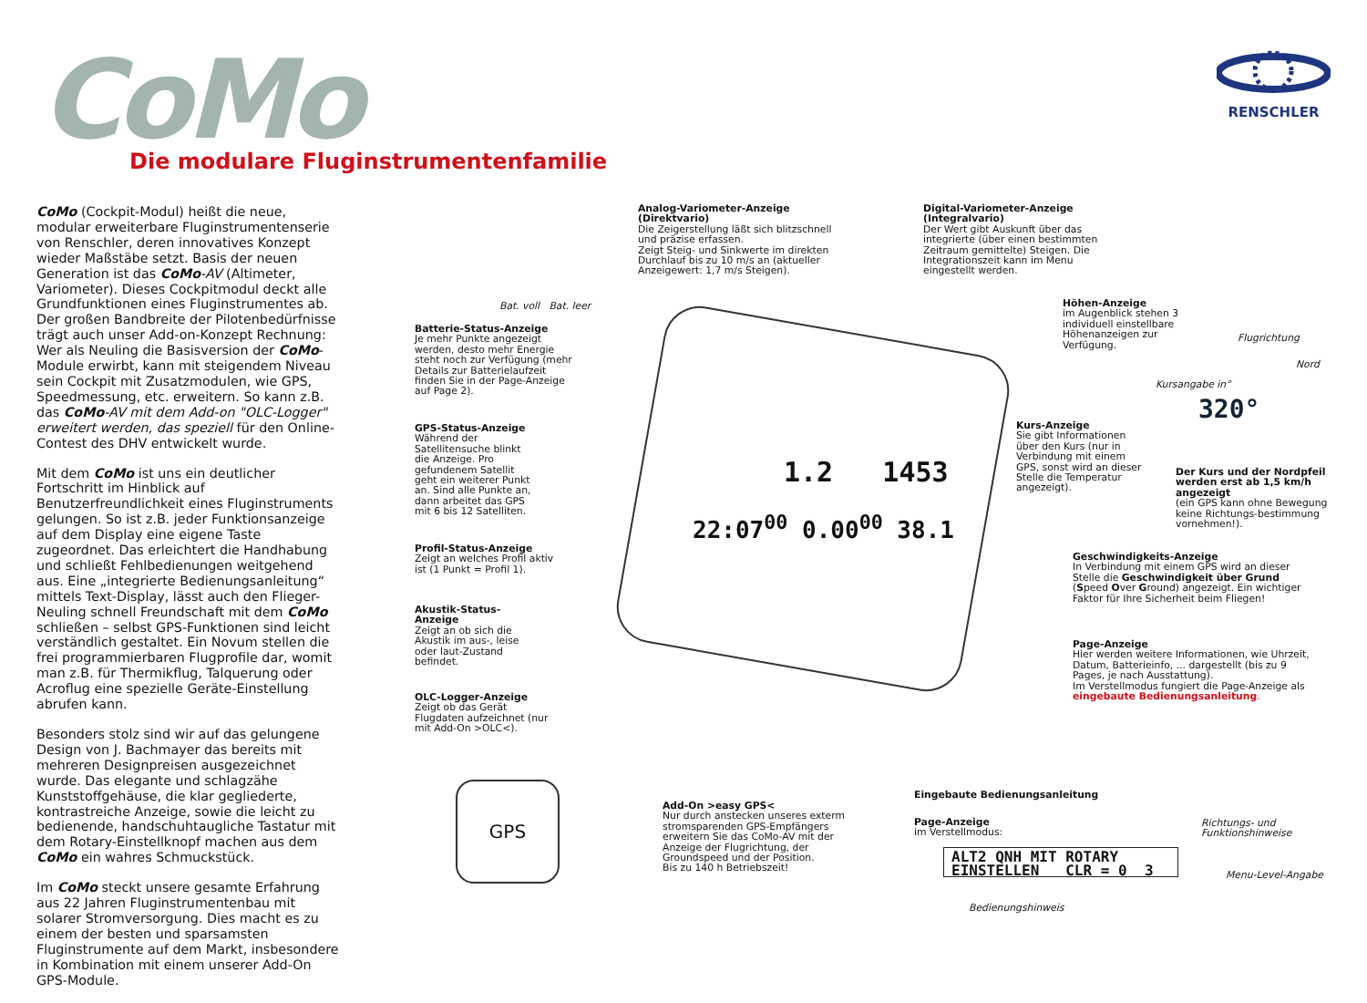CoMo
Die modulare Fluginstrumentenfamilie
RENSCHLER
CoMo (Cockpit-Modul) heißt die neue, modular erweiterbare Fluginstrumentenserie von Renschler, deren innovatives Konzept wieder Maßstäbe setzt. Basis der neuen Generation ist das CoMo-AV (Altimeter, Variometer). Dieses Cockpitmodul deckt alle Grundfunktionen eines Fluginstrumentes ab. Der großen Bandbreite der Pilotenbedürfnisse trägt auch unser Add-on-Konzept Rechnung: Wer als Neuling die Basisversion der CoMo-Module erwirbt, kann mit steigendem Niveau sein Cockpit mit Zusatzmodulen, wie GPS, Speedmessung, etc. erweitern. So kann z.B. das CoMo-AV mit dem Add-on "OLC-Logger" erweitert werden, das speziell für den Online-Contest des DHV entwickelt wurde.
Mit dem CoMo ist uns ein deutlicher Fortschritt im Hinblick auf Benutzerfreundlichkeit eines Fluginstruments gelungen. So ist z.B. jeder Funktionsanzeige auf dem Display eine eigene Taste zugeordnet. Das erleichtert die Handhabung und schließt Fehlbedienungen weitgehend aus. Eine „integrierte Bedienungsanleitung“ mittels Text-Display, lässt auch den Flieger-Neuling schnell Freundschaft mit dem CoMo schließen – selbst GPS-Funktionen sind leicht verständlich gestaltet. Ein Novum stellen die frei programmierbaren Flugprofile dar, womit man z.B. für Thermikflug, Talquerung oder Acroflug eine spezielle Geräte-Einstellung abrufen kann.
Besonders stolz sind wir auf das gelungene Design von J. Bachmayer das bereits mit mehreren Designpreisen ausgezeichnet wurde. Das elegante und schlagzähe Kunststoffgehäuse, die klar gegliederte, kontrastreiche Anzeige, sowie die leicht zu bedienende, handschuhtaugliche Tastatur mit dem Rotary-Einstellknopf machen aus dem CoMo ein wahres Schmuckstück.
Im CoMo steckt unsere gesamte Erfahrung aus 22 Jahren Fluginstrumentenbau mit solarer Stromversorgung. Dies macht es zu einem der besten und sparsamsten Fluginstrumente auf dem Markt, insbesondere in Kombination mit einem unserer Add-On GPS-Module.
Bat. voll Bat. leer
Analog-Variometer-Anzeige (Direktvario)
Die Zeigerstellung läßt sich blitzschnell und präzise erfassen.
Zeigt Steig- und Sinkwerte im direkten Durchlauf bis zu 10 m/s an (aktueller Anzeigewert: 1,7 m/s Steigen).
Digital-Variometer-Anzeige (Integralvario)
Der Wert gibt Auskunft über das integrierte (über einen bestimmten Zeitraum gemittelte) Steigen. Die Integrationszeit kann im Menu eingestellt werden.
Batterie-Status-Anzeige
Je mehr Punkte angezeigt werden, desto mehr Energie steht noch zur Verfügung (mehr Details zur Batterielaufzeit finden Sie in der Page-Anzeige auf Page 2).
Höhen-Anzeige
im Augenblick stehen 3 individuell einstellbare Höhenanzeigen zur Verfügung.
Flugrichtung
Nord
Kursangabe in°
320°
GPS-Status-Anzeige
Während der Satellitensuche blinkt die Anzeige. Pro gefundenem Satellit geht ein weiterer Punkt an. Sind alle Punkte an, dann arbeitet das GPS mit 6 bis 12 Satelliten.
Kurs-Anzeige
Sie gibt Informationen über den Kurs (nur in Verbindung mit einem GPS, sonst wird an dieser Stelle die Temperatur angezeigt).
Der Kurs und der Nordpfeil werden erst ab 1,5 km/h angezeigt
(ein GPS kann ohne Bewegung keine Richtungs-bestimmung vornehmen!).
1.2 1453
22:07<sup>00</sup> 0.00<sup>00</sup> 38.1
Profil-Status-Anzeige
Zeigt an welches Profil aktiv ist (1 Punkt = Profil 1).
Geschwindigkeits-Anzeige
In Verbindung mit einem GPS wird an dieser Stelle die Geschwindigkeit über Grund (Speed Over Ground) angezeigt. Ein wichtiger Faktor für Ihre Sicherheit beim Fliegen!
Akustik-Status-Anzeige
Zeigt an ob sich die Akustik im aus-, leise oder laut-Zustand befindet.
Page-Anzeige
Hier werden weitere Informationen, wie Uhrzeit, Datum, Batterieinfo, ... dargestellt (bis zu 9 Pages, je nach Ausstattung).
Im Verstellmodus fungiert die Page-Anzeige als eingebaute Bedienungsanleitung.
OLC-Logger-Anzeige
Zeigt ob das Gerät Flugdaten aufzeichnet (nur mit Add-On >OLC<).
GPS
Add-On >easy GPS<
Nur durch anstecken unseres exterm stromsparenden GPS-Empfängers erweitern Sie das CoMo-AV mit der Anzeige der Flugrichtung, der Groundspeed und der Position.
Bis zu 140 h Betriebszeit!
Eingebaute Bedienungsanleitung
Page-Anzeige
im Verstellmodus:
Richtungs- und
Funktionshinweise
ALT2 QNH MIT ROTARY
EINSTELLEN CLR = 0 3
Menu-Level-Angabe
Bedienungshinweis